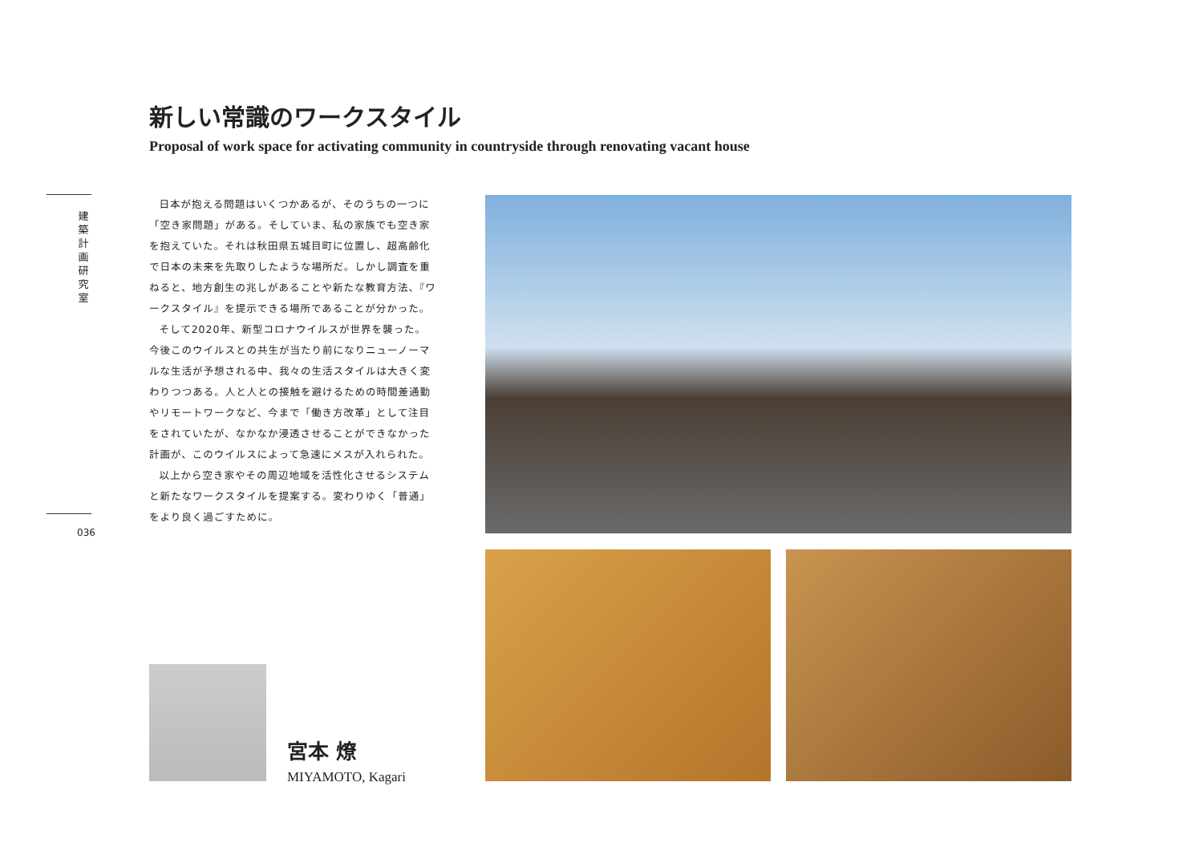建築計画研究室
036
新しい常識のワークスタイル
Proposal of work space for activating community in countryside through renovating vacant house
日本が抱える問題はいくつかあるが、そのうちの一つに「空き家問題」がある。そしていま、私の家族でも空き家を抱えていた。それは秋田県五城目町に位置し、超高齢化で日本の未来を先取りしたような場所だ。しかし調査を重ねると、地方創生の兆しがあることや新たな教育方法、『ワークスタイル』を提示できる場所であることが分かった。
そして2020年、新型コロナウイルスが世界を襲った。今後このウイルスとの共生が当たり前になりニューノーマルな生活が予想される中、我々の生活スタイルは大きく変わりつつある。人と人との接触を避けるための時間差通勤やリモートワークなど、今まで「働き方改革」として注目をされていたが、なかなか浸透させることができなかった計画が、このウイルスによって急速にメスが入れられた。
以上から空き家やその周辺地域を活性化させるシステムと新たなワークスタイルを提案する。変わりゆく「普通」をより良く過ごすために。
宮本 燎
MIYAMOTO, Kagari